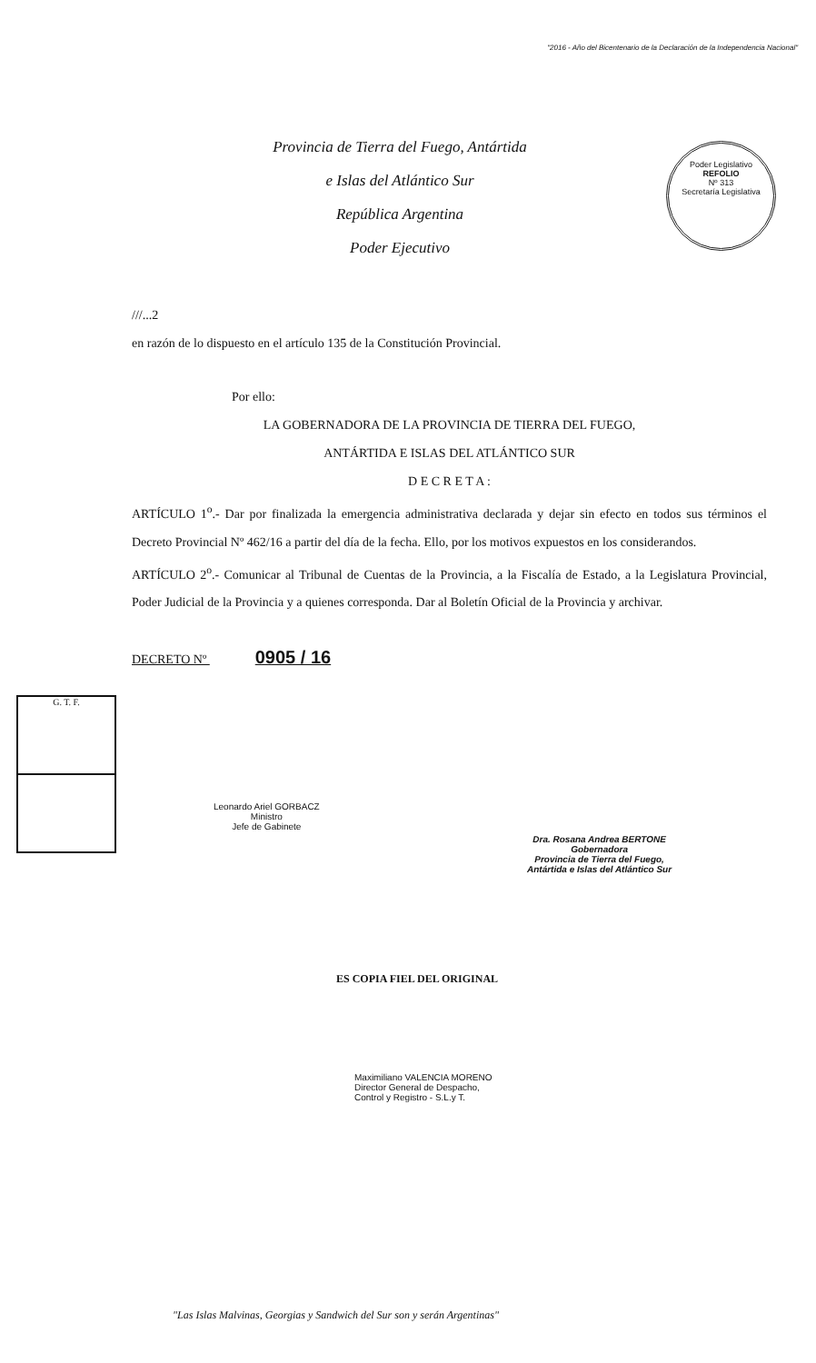"2016 - Año del Bicentenario de la Declaración de la Independencia Nacional"
Poder Legislativo
REFOLIO
Nº 313
Secretaría Legislativa
Provincia de Tierra del Fuego, Antártida
e Islas del Atlántico Sur
República Argentina
Poder Ejecutivo
///...2
en razón de lo dispuesto en el artículo 135 de la Constitución Provincial.
Por ello:
LA GOBERNADORA DE LA PROVINCIA DE TIERRA DEL FUEGO,
ANTÁRTIDA E ISLAS DEL ATLÁNTICO SUR
D E C R E T A :
ARTÍCULO 1<sup>o</sup>.- Dar por finalizada la emergencia administrativa declarada y dejar sin efecto en todos sus términos el Decreto Provincial Nº 462/16 a partir del día de la fecha. Ello, por los motivos expuestos en los considerandos.
ARTÍCULO 2<sup>o</sup>.- Comunicar al Tribunal de Cuentas de la Provincia, a la Fiscalía de Estado, a la Legislatura Provincial, Poder Judicial de la Provincia y a quienes corresponda. Dar al Boletín Oficial de la Provincia y archivar.
DECRETO Nº 0905 / 16
G. T. F.
Leonardo Ariel GORBACZ
Ministro
Jefe de Gabinete
Dra. Rosana Andrea BERTONE
Gobernadora
Provincia de Tierra del Fuego,
Antártida e Islas del Atlántico Sur
ES COPIA FIEL DEL ORIGINAL
Maximiliano VALENCIA MORENO
Director General de Despacho,
Control y Registro - S.L.y T.
"Las Islas Malvinas, Georgias y Sandwich del Sur son y serán Argentinas"